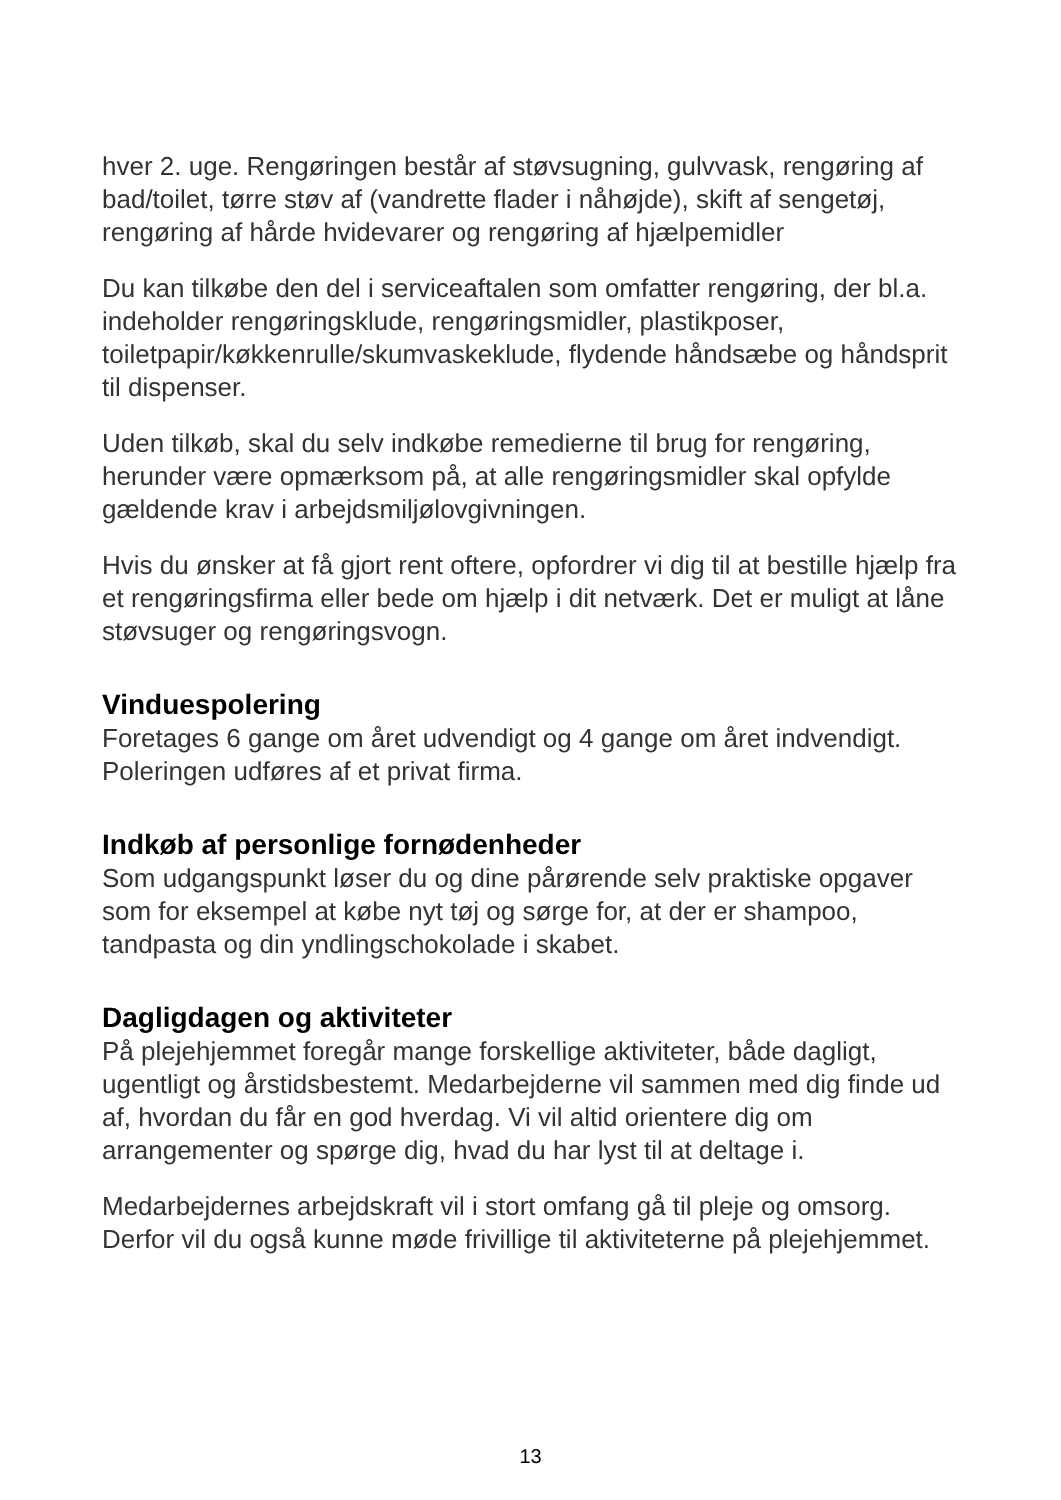hver 2. uge. Rengøringen består af støvsugning, gulvvask, rengøring af bad/toilet, tørre støv af (vandrette flader i nåhøjde), skift af sengetøj, rengøring af hårde hvidevarer og rengøring af hjælpemidler
Du kan tilkøbe den del i serviceaftalen som omfatter rengøring, der bl.a. indeholder rengøringsklude, rengøringsmidler, plastikposer, toiletpapir/køkkenrulle/skumvaskeklude, flydende håndsæbe og håndsprit til dispenser.
Uden tilkøb, skal du selv indkøbe remedierne til brug for rengøring, herunder være opmærksom på, at alle rengøringsmidler skal opfylde gældende krav i arbejdsmiljølovgivningen.
Hvis du ønsker at få gjort rent oftere, opfordrer vi dig til at bestille hjælp fra et rengøringsfirma eller bede om hjælp i dit netværk. Det er muligt at låne støvsuger og rengøringsvogn.
Vinduespolering
Foretages 6 gange om året udvendigt og 4 gange om året indvendigt. Poleringen udføres af et privat firma.
Indkøb af personlige fornødenheder
Som udgangspunkt løser du og dine pårørende selv praktiske opgaver som for eksempel at købe nyt tøj og sørge for, at der er shampoo, tandpasta og din yndlingschokolade i skabet.
Dagligdagen og aktiviteter
På plejehjemmet foregår mange forskellige aktiviteter, både dagligt, ugentligt og årstidsbestemt. Medarbejderne vil sammen med dig finde ud af, hvordan du får en god hverdag. Vi vil altid orientere dig om arrangementer og spørge dig, hvad du har lyst til at deltage i.
Medarbejdernes arbejdskraft vil i stort omfang gå til pleje og omsorg. Derfor vil du også kunne møde frivillige til aktiviteterne på plejehjemmet.
13